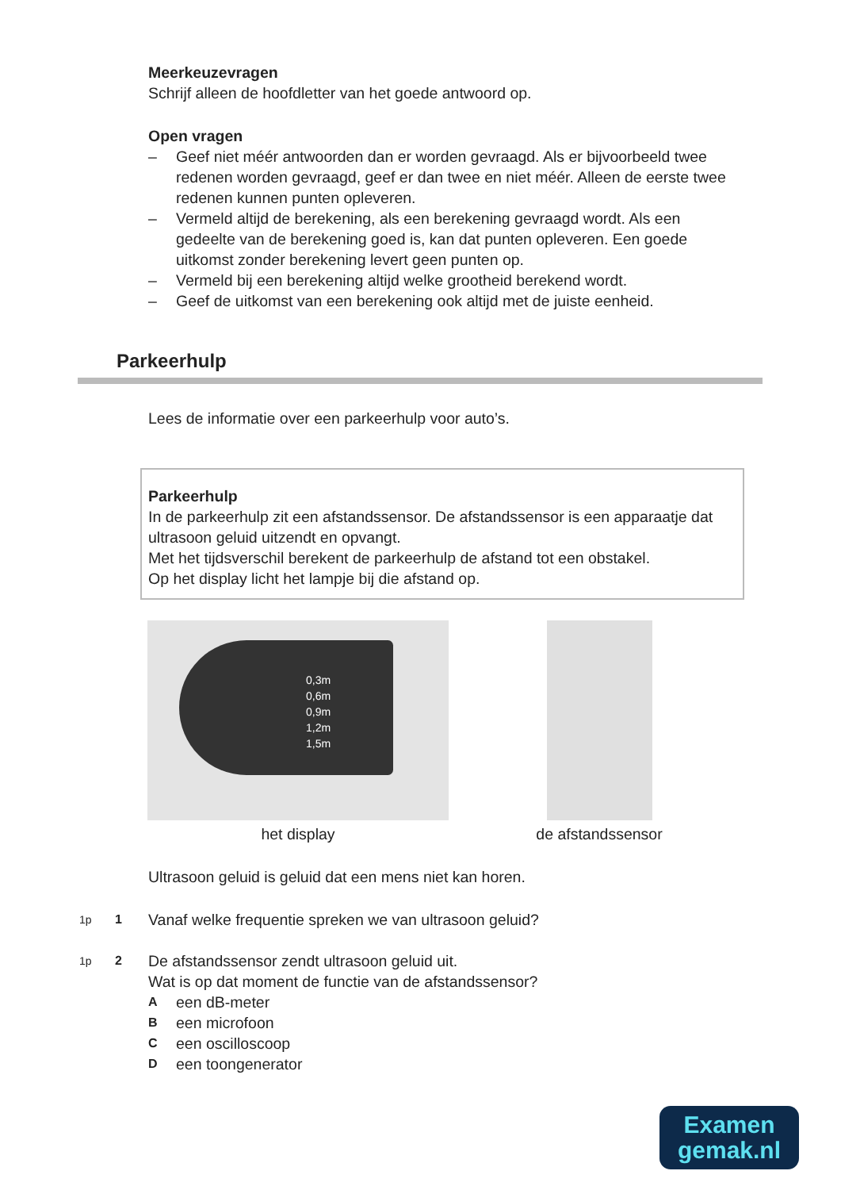Meerkeuzevragen
Schrijf alleen de hoofdletter van het goede antwoord op.
Open vragen
– Geef niet méér antwoorden dan er worden gevraagd. Als er bijvoorbeeld twee redenen worden gevraagd, geef er dan twee en niet méér. Alleen de eerste twee redenen kunnen punten opleveren.
– Vermeld altijd de berekening, als een berekening gevraagd wordt. Als een gedeelte van de berekening goed is, kan dat punten opleveren. Een goede uitkomst zonder berekening levert geen punten op.
– Vermeld bij een berekening altijd welke grootheid berekend wordt.
– Geef de uitkomst van een berekening ook altijd met de juiste eenheid.
Parkeerhulp
Lees de informatie over een parkeerhulp voor auto’s.
Parkeerhulp
In de parkeerhulp zit een afstandssensor. De afstandssensor is een apparaatje dat ultrasoon geluid uitzendt en opvangt.
Met het tijdsverschil berekent de parkeerhulp de afstand tot een obstakel.
Op het display licht het lampje bij die afstand op.
0,3m
0,6m
0,9m
1,2m
1,5m
het display
de afstandssensor
Ultrasoon geluid is geluid dat een mens niet kan horen.
1p 1 Vanaf welke frequentie spreken we van ultrasoon geluid?
1p 2
De afstandssensor zendt ultrasoon geluid uit.
Wat is op dat moment de functie van de afstandssensor?
Aeen dB-meter
Been microfoon
Ceen oscilloscoop
Deen toongenerator
Examen
gemak.nl